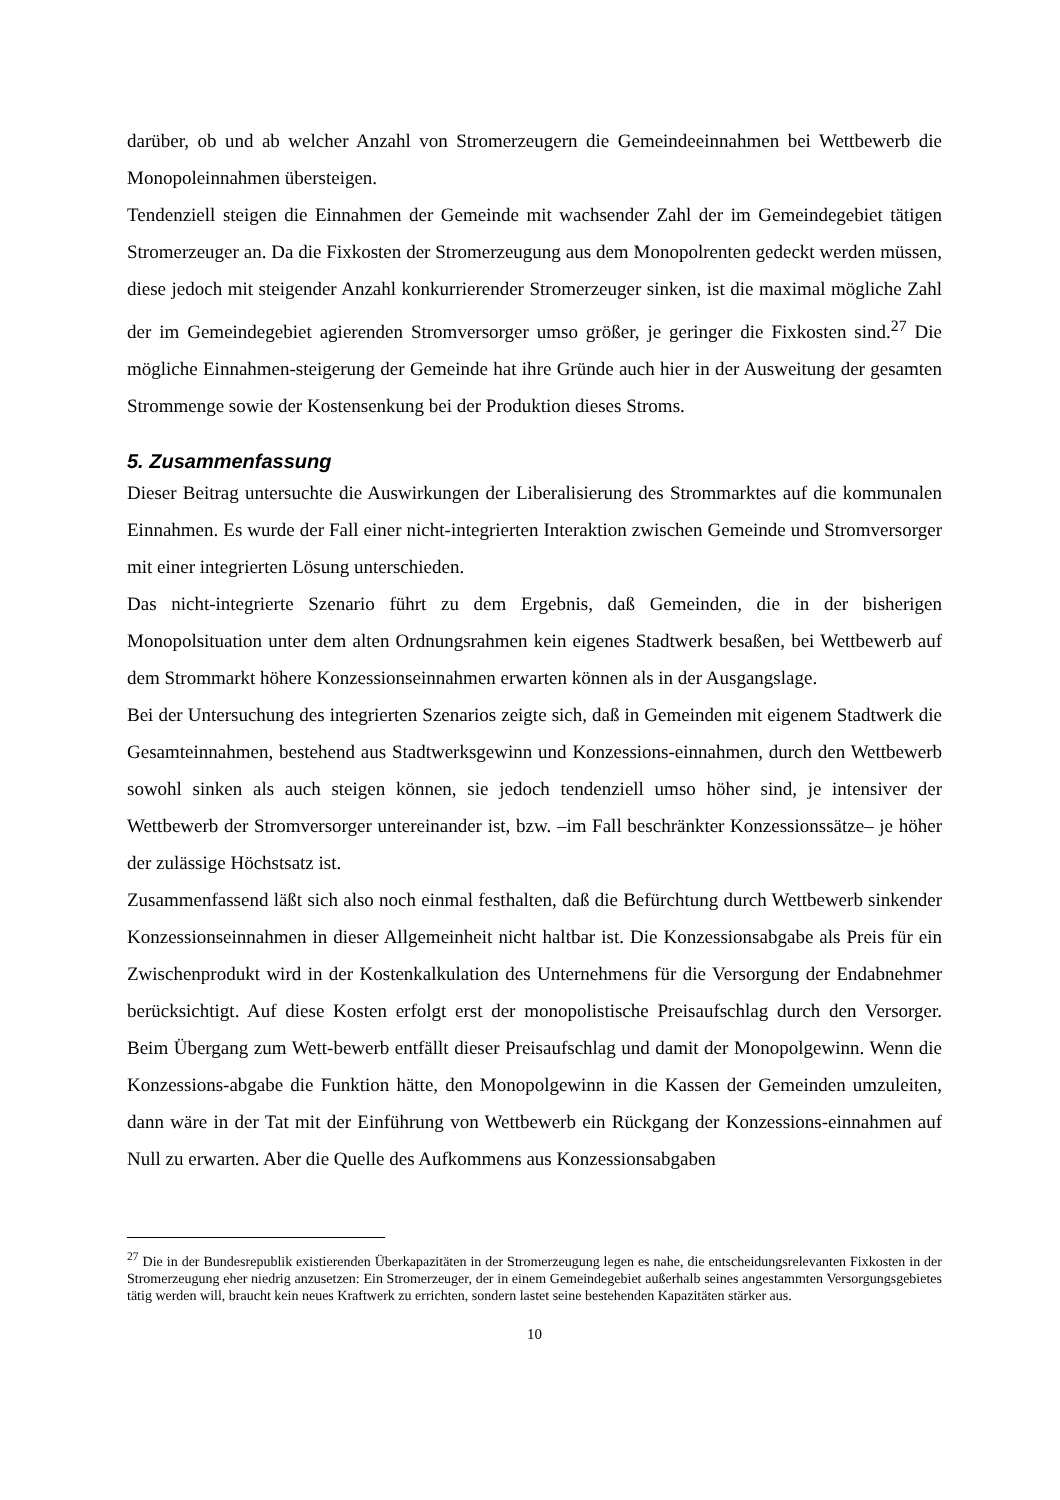darüber, ob und ab welcher Anzahl von Stromerzeugern die Gemeindeeinnahmen bei Wettbewerb die Monopoleinnahmen übersteigen.
Tendenziell steigen die Einnahmen der Gemeinde mit wachsender Zahl der im Gemeindegebiet tätigen Stromerzeuger an. Da die Fixkosten der Stromerzeugung aus dem Monopolrenten gedeckt werden müssen, diese jedoch mit steigender Anzahl konkurrierender Stromerzeuger sinken, ist die maximal mögliche Zahl der im Gemeindegebiet agierenden Stromversorger umso größer, je geringer die Fixkosten sind.<sup>27</sup> Die mögliche Einnahmen-steigerung der Gemeinde hat ihre Gründe auch hier in der Ausweitung der gesamten Strommenge sowie der Kostensenkung bei der Produktion dieses Stroms.
5. Zusammenfassung
Dieser Beitrag untersuchte die Auswirkungen der Liberalisierung des Strommarktes auf die kommunalen Einnahmen. Es wurde der Fall einer nicht-integrierten Interaktion zwischen Gemeinde und Stromversorger mit einer integrierten Lösung unterschieden.
Das nicht-integrierte Szenario führt zu dem Ergebnis, daß Gemeinden, die in der bisherigen Monopolsituation unter dem alten Ordnungsrahmen kein eigenes Stadtwerk besaßen, bei Wettbewerb auf dem Strommarkt höhere Konzessionseinnahmen erwarten können als in der Ausgangslage.
Bei der Untersuchung des integrierten Szenarios zeigte sich, daß in Gemeinden mit eigenem Stadtwerk die Gesamteinnahmen, bestehend aus Stadtwerksgewinn und Konzessions-einnahmen, durch den Wettbewerb sowohl sinken als auch steigen können, sie jedoch tendenziell umso höher sind, je intensiver der Wettbewerb der Stromversorger untereinander ist, bzw. –im Fall beschränkter Konzessionssätze– je höher der zulässige Höchstsatz ist.
Zusammenfassend läßt sich also noch einmal festhalten, daß die Befürchtung durch Wettbewerb sinkender Konzessionseinnahmen in dieser Allgemeinheit nicht haltbar ist. Die Konzessionsabgabe als Preis für ein Zwischenprodukt wird in der Kostenkalkulation des Unternehmens für die Versorgung der Endabnehmer berücksichtigt. Auf diese Kosten erfolgt erst der monopolistische Preisaufschlag durch den Versorger. Beim Übergang zum Wett-bewerb entfällt dieser Preisaufschlag und damit der Monopolgewinn. Wenn die Konzessions-abgabe die Funktion hätte, den Monopolgewinn in die Kassen der Gemeinden umzuleiten, dann wäre in der Tat mit der Einführung von Wettbewerb ein Rückgang der Konzessions-einnahmen auf Null zu erwarten. Aber die Quelle des Aufkommens aus Konzessionsabgaben
<sup>27</sup> Die in der Bundesrepublik existierenden Überkapazitäten in der Stromerzeugung legen es nahe, die entscheidungsrelevanten Fixkosten in der Stromerzeugung eher niedrig anzusetzen: Ein Stromerzeuger, der in einem Gemeindegebiet außerhalb seines angestammten Versorgungsgebietes tätig werden will, braucht kein neues Kraftwerk zu errichten, sondern lastet seine bestehenden Kapazitäten stärker aus.
10